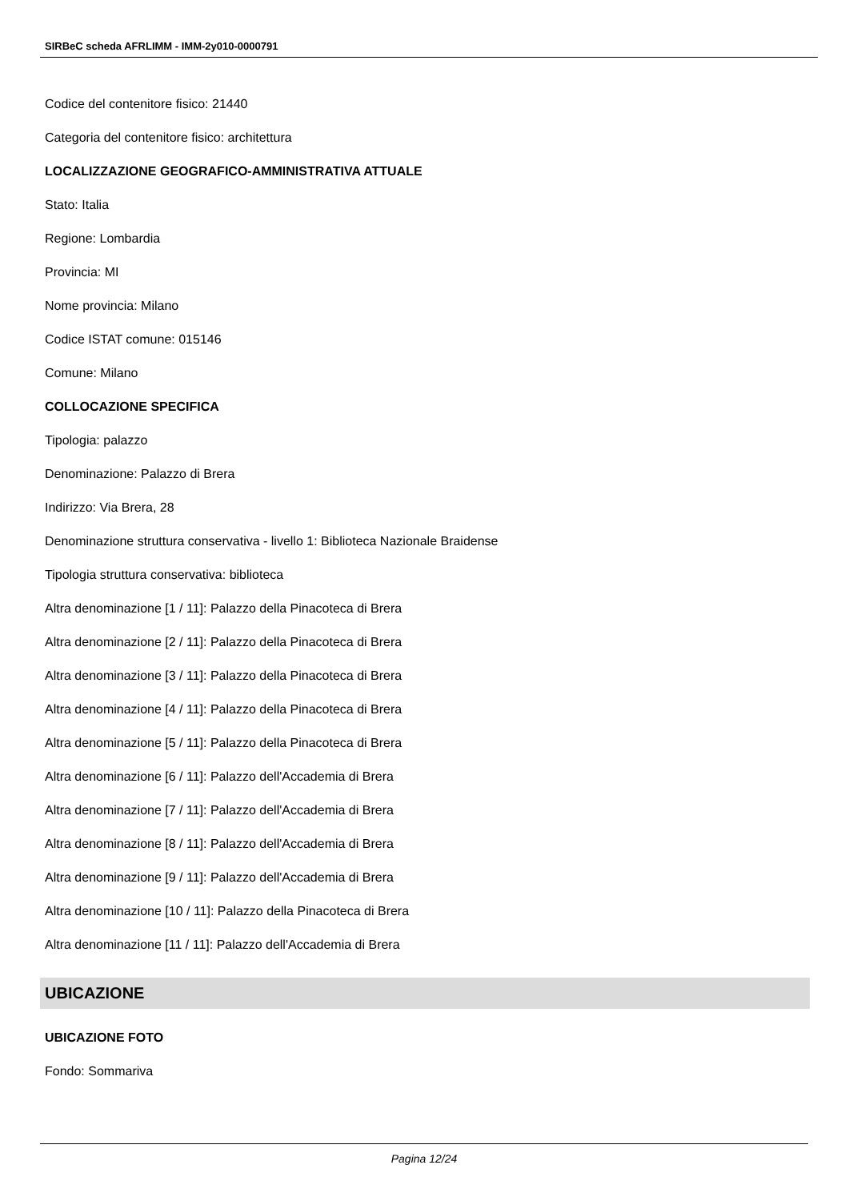SIRBeC scheda AFRLIMM - IMM-2y010-0000791
Codice del contenitore fisico: 21440
Categoria del contenitore fisico: architettura
LOCALIZZAZIONE GEOGRAFICO-AMMINISTRATIVA ATTUALE
Stato: Italia
Regione: Lombardia
Provincia: MI
Nome provincia: Milano
Codice ISTAT comune: 015146
Comune: Milano
COLLOCAZIONE SPECIFICA
Tipologia: palazzo
Denominazione: Palazzo di Brera
Indirizzo: Via Brera, 28
Denominazione struttura conservativa - livello 1: Biblioteca Nazionale Braidense
Tipologia struttura conservativa: biblioteca
Altra denominazione [1 / 11]: Palazzo della Pinacoteca di Brera
Altra denominazione [2 / 11]: Palazzo della Pinacoteca di Brera
Altra denominazione [3 / 11]: Palazzo della Pinacoteca di Brera
Altra denominazione [4 / 11]: Palazzo della Pinacoteca di Brera
Altra denominazione [5 / 11]: Palazzo della Pinacoteca di Brera
Altra denominazione [6 / 11]: Palazzo dell'Accademia di Brera
Altra denominazione [7 / 11]: Palazzo dell'Accademia di Brera
Altra denominazione [8 / 11]: Palazzo dell'Accademia di Brera
Altra denominazione [9 / 11]: Palazzo dell'Accademia di Brera
Altra denominazione [10 / 11]: Palazzo della Pinacoteca di Brera
Altra denominazione [11 / 11]: Palazzo dell'Accademia di Brera
UBICAZIONE
UBICAZIONE FOTO
Fondo: Sommariva
Pagina 12/24